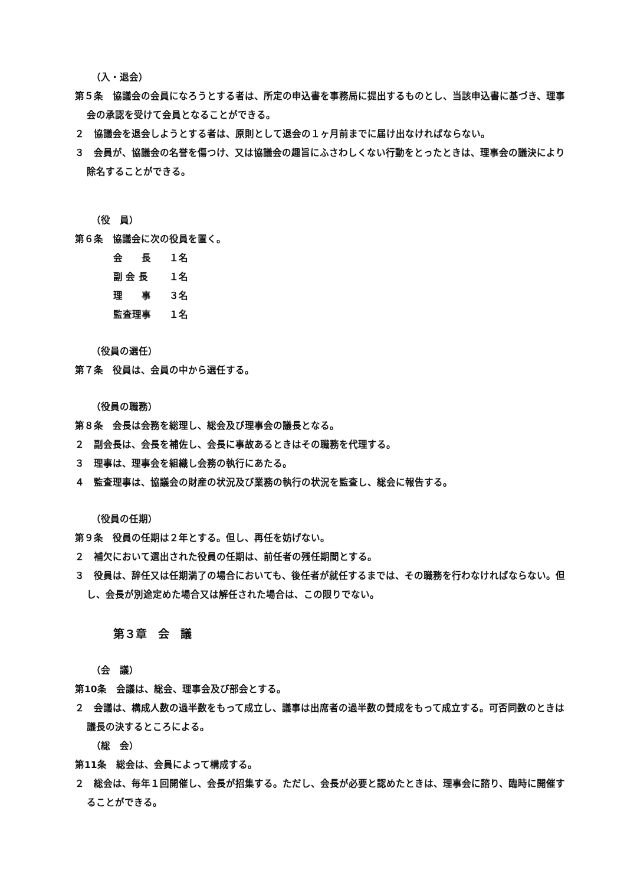（入・退会）
第５条　協議会の会員になろうとする者は、所定の申込書を事務局に提出するものとし、当該申込書に基づき、理事会の承認を受けて会員となることができる。
２　協議会を退会しようとする者は、原則として退会の１ヶ月前までに届け出なければならない。
３　会員が、協議会の名誉を傷つけ、又は協議会の趣旨にふさわしくない行動をとったときは、理事会の議決により除名することができる。
（役　員）
第６条　協議会に次の役員を置く。
会　　長 １名
副 会 長 １名
理　　事 ３名
監査理事 １名
（役員の選任）
第７条　役員は、会員の中から選任する。
（役員の職務）
第８条　会長は会務を総理し、総会及び理事会の議長となる。
２　副会長は、会長を補佐し、会長に事故あるときはその職務を代理する。
３　理事は、理事会を組織し会務の執行にあたる。
４　監査理事は、協議会の財産の状況及び業務の執行の状況を監査し、総会に報告する。
（役員の任期）
第９条　役員の任期は２年とする。但し、再任を妨げない。
２　補欠において選出された役員の任期は、前任者の残任期間とする。
３　役員は、辞任又は任期満了の場合においても、後任者が就任するまでは、その職務を行わなければならない。但し、会長が別途定めた場合又は解任された場合は、この限りでない。
第３章　会　議
（会　議）
第10条　会議は、総会、理事会及び部会とする。
２　会議は、構成人数の過半数をもって成立し、議事は出席者の過半数の賛成をもって成立する。可否同数のときは議長の決するところによる。
（総　会）
第11条　総会は、会員によって構成する。
２　総会は、毎年１回開催し、会長が招集する。ただし、会長が必要と認めたときは、理事会に諮り、臨時に開催することができる。